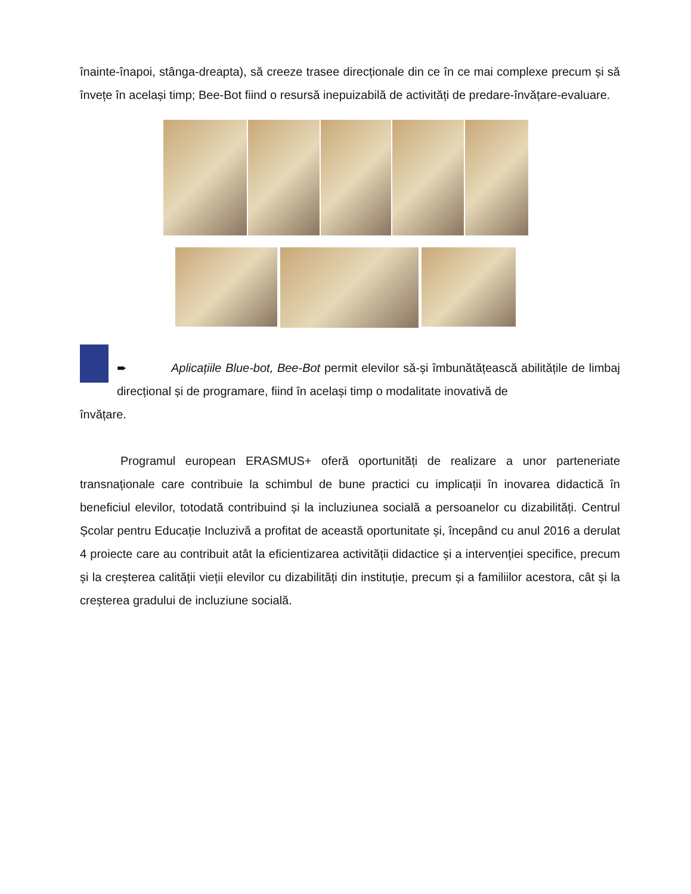înainte-înapoi, stânga-dreapta), să creeze trasee direcționale din ce în ce mai complexe precum și să învețe în același timp; Bee-Bot fiind o resursă inepuizabilă de activități de predare-învățare-evaluare.
➨ Aplicațiile Blue-bot, Bee-Bot permit elevilor să-și îmbunătățească abilitățile de limbaj direcțional și de programare, fiind în același timp o modalitate inovativă de
învățare.
Programul european ERASMUS+ oferă oportunități de realizare a unor parteneriate transnaționale care contribuie la schimbul de bune practici cu implicații în inovarea didactică în beneficiul elevilor, totodată contribuind și la incluziunea socială a persoanelor cu dizabilități. Centrul Școlar pentru Educație Incluzivă a profitat de această oportunitate și, începând cu anul 2016 a derulat 4 proiecte care au contribuit atât la eficientizarea activității didactice și a intervenției specifice, precum și la creșterea calității vieții elevilor cu dizabilități din instituție, precum și a familiilor acestora, cât și la creșterea gradului de incluziune socială.